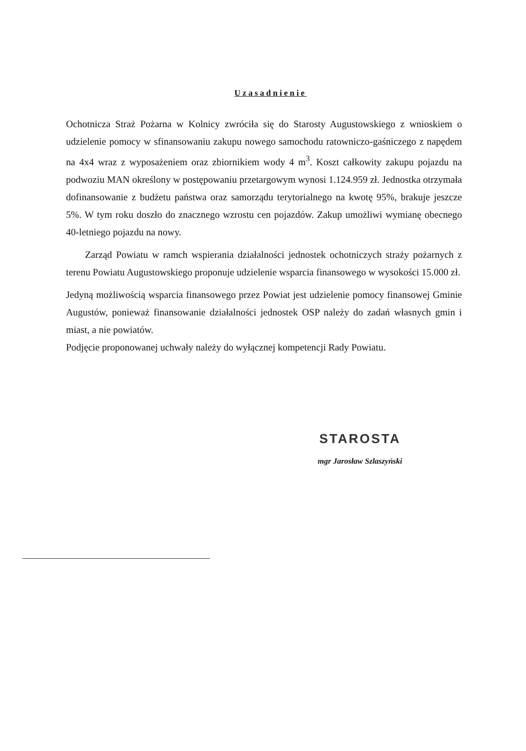Uzasadnienie
Ochotnicza Straż Pożarna w Kolnicy zwróciła się do Starosty Augustowskiego z wnioskiem o udzielenie pomocy w sfinansowaniu zakupu nowego samochodu ratowniczo-gaśniczego z napędem na 4x4 wraz z wyposażeniem oraz zbiornikiem wody 4 m<sup>3</sup>. Koszt całkowity zakupu pojazdu na podwoziu MAN określony w postępowaniu przetargowym wynosi 1.124.959 zł. Jednostka otrzymała dofinansowanie z budżetu państwa oraz samorządu terytorialnego na kwotę 95%, brakuje jeszcze 5%. W tym roku doszło do znacznego wzrostu cen pojazdów. Zakup umożliwi wymianę obecnego 40-letniego pojazdu na nowy.
Zarząd Powiatu w ramch wspierania działalności jednostek ochotniczych straży pożarnych z terenu Powiatu Augustowskiego proponuje udzielenie wsparcia finansowego w wysokości 15.000 zł.
Jedyną możliwością wsparcia finansowego przez Powiat jest udzielenie pomocy finansowej Gminie Augustów, ponieważ finansowanie działalności jednostek OSP należy do zadań własnych gmin i miast, a nie powiatów.
Podjęcie proponowanej uchwały należy do wyłącznej kompetencji Rady Powiatu.
STAROSTA
mgr Jarosław Szlaszyński